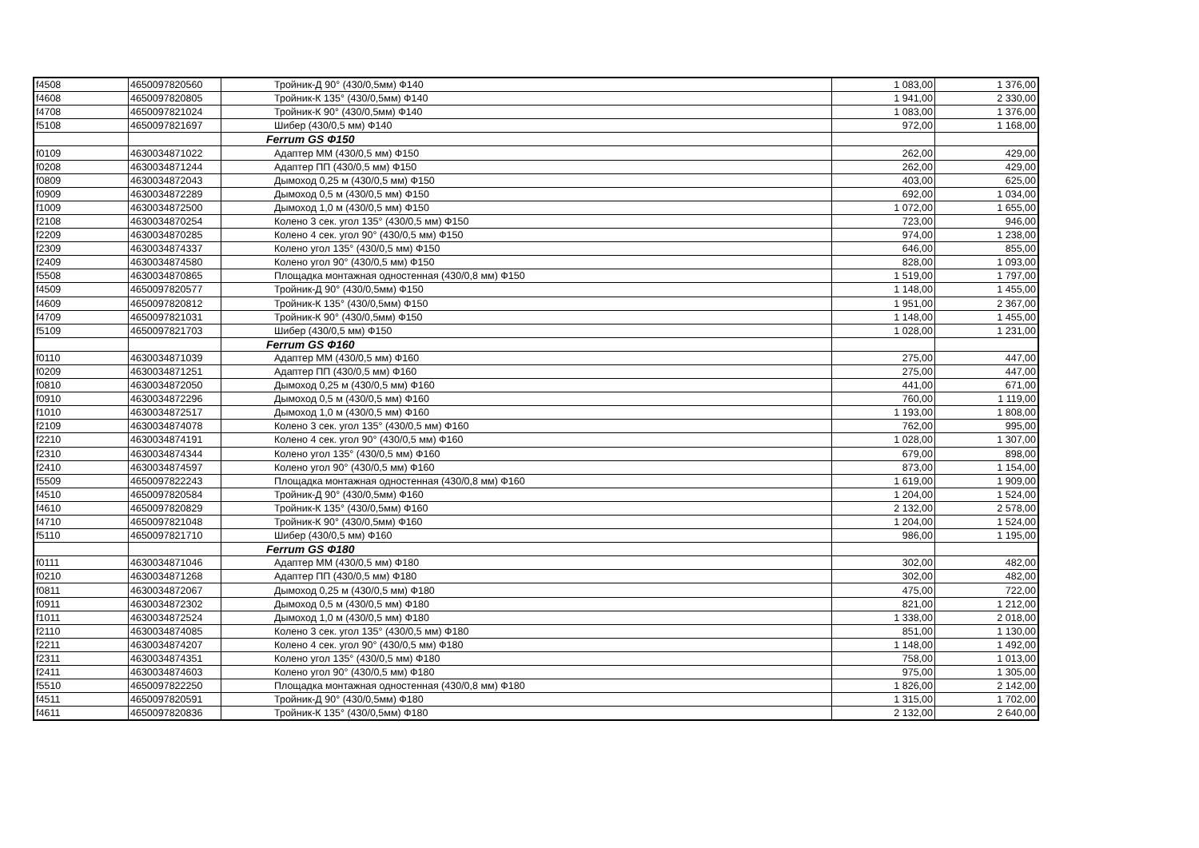| f4508 | 4650097820560 | Тройник-Д 90° (430/0,5мм) Ф140 | 1 083,00 | 1 376,00 |
| f4608 | 4650097820805 | Тройник-К 135° (430/0,5мм) Ф140 | 1 941,00 | 2 330,00 |
| f4708 | 4650097821024 | Тройник-К 90° (430/0,5мм) Ф140 | 1 083,00 | 1 376,00 |
| f5108 | 4650097821697 | Шибер (430/0,5 мм) Ф140 | 972,00 | 1 168,00 |
| | | Ferrum GS Ф150 | | |
| f0109 | 4630034871022 | Адаптер ММ (430/0,5 мм) Ф150 | 262,00 | 429,00 |
| f0208 | 4630034871244 | Адаптер ПП (430/0,5 мм) Ф150 | 262,00 | 429,00 |
| f0809 | 4630034872043 | Дымоход 0,25 м (430/0,5 мм) Ф150 | 403,00 | 625,00 |
| f0909 | 4630034872289 | Дымоход 0,5 м (430/0,5 мм) Ф150 | 692,00 | 1 034,00 |
| f1009 | 4630034872500 | Дымоход 1,0 м (430/0,5 мм) Ф150 | 1 072,00 | 1 655,00 |
| f2108 | 4630034870254 | Колено 3 сек. угол 135° (430/0,5 мм) Ф150 | 723,00 | 946,00 |
| f2209 | 4630034870285 | Колено 4 сек. угол 90° (430/0,5 мм) Ф150 | 974,00 | 1 238,00 |
| f2309 | 4630034874337 | Колено угол 135° (430/0,5 мм) Ф150 | 646,00 | 855,00 |
| f2409 | 4630034874580 | Колено угол 90° (430/0,5 мм) Ф150 | 828,00 | 1 093,00 |
| f5508 | 4630034870865 | Площадка монтажная одностенная (430/0,8 мм) Ф150 | 1 519,00 | 1 797,00 |
| f4509 | 4650097820577 | Тройник-Д 90° (430/0,5мм) Ф150 | 1 148,00 | 1 455,00 |
| f4609 | 4650097820812 | Тройник-К 135° (430/0,5мм) Ф150 | 1 951,00 | 2 367,00 |
| f4709 | 4650097821031 | Тройник-К 90° (430/0,5мм) Ф150 | 1 148,00 | 1 455,00 |
| f5109 | 4650097821703 | Шибер (430/0,5 мм) Ф150 | 1 028,00 | 1 231,00 |
| | | Ferrum GS Ф160 | | |
| f0110 | 4630034871039 | Адаптер ММ (430/0,5 мм) Ф160 | 275,00 | 447,00 |
| f0209 | 4630034871251 | Адаптер ПП (430/0,5 мм) Ф160 | 275,00 | 447,00 |
| f0810 | 4630034872050 | Дымоход 0,25 м (430/0,5 мм) Ф160 | 441,00 | 671,00 |
| f0910 | 4630034872296 | Дымоход 0,5 м (430/0,5 мм) Ф160 | 760,00 | 1 119,00 |
| f1010 | 4630034872517 | Дымоход 1,0 м (430/0,5 мм) Ф160 | 1 193,00 | 1 808,00 |
| f2109 | 4630034874078 | Колено 3 сек. угол 135° (430/0,5 мм) Ф160 | 762,00 | 995,00 |
| f2210 | 4630034874191 | Колено 4 сек. угол 90° (430/0,5 мм) Ф160 | 1 028,00 | 1 307,00 |
| f2310 | 4630034874344 | Колено угол 135° (430/0,5 мм) Ф160 | 679,00 | 898,00 |
| f2410 | 4630034874597 | Колено угол 90° (430/0,5 мм) Ф160 | 873,00 | 1 154,00 |
| f5509 | 4650097822243 | Площадка монтажная одностенная (430/0,8 мм) Ф160 | 1 619,00 | 1 909,00 |
| f4510 | 4650097820584 | Тройник-Д 90° (430/0,5мм) Ф160 | 1 204,00 | 1 524,00 |
| f4610 | 4650097820829 | Тройник-К 135° (430/0,5мм) Ф160 | 2 132,00 | 2 578,00 |
| f4710 | 4650097821048 | Тройник-К 90° (430/0,5мм) Ф160 | 1 204,00 | 1 524,00 |
| f5110 | 4650097821710 | Шибер (430/0,5 мм) Ф160 | 986,00 | 1 195,00 |
| | | Ferrum GS Ф180 | | |
| f0111 | 4630034871046 | Адаптер ММ (430/0,5 мм) Ф180 | 302,00 | 482,00 |
| f0210 | 4630034871268 | Адаптер ПП (430/0,5 мм) Ф180 | 302,00 | 482,00 |
| f0811 | 4630034872067 | Дымоход 0,25 м (430/0,5 мм) Ф180 | 475,00 | 722,00 |
| f0911 | 4630034872302 | Дымоход 0,5 м (430/0,5 мм) Ф180 | 821,00 | 1 212,00 |
| f1011 | 4630034872524 | Дымоход 1,0 м (430/0,5 мм) Ф180 | 1 338,00 | 2 018,00 |
| f2110 | 4630034874085 | Колено 3 сек. угол 135° (430/0,5 мм) Ф180 | 851,00 | 1 130,00 |
| f2211 | 4630034874207 | Колено 4 сек. угол 90° (430/0,5 мм) Ф180 | 1 148,00 | 1 492,00 |
| f2311 | 4630034874351 | Колено угол 135° (430/0,5 мм) Ф180 | 758,00 | 1 013,00 |
| f2411 | 4630034874603 | Колено угол 90° (430/0,5 мм) Ф180 | 975,00 | 1 305,00 |
| f5510 | 4650097822250 | Площадка монтажная одностенная (430/0,8 мм) Ф180 | 1 826,00 | 2 142,00 |
| f4511 | 4650097820591 | Тройник-Д 90° (430/0,5мм) Ф180 | 1 315,00 | 1 702,00 |
| f4611 | 4650097820836 | Тройник-К 135° (430/0,5мм) Ф180 | 2 132,00 | 2 640,00 |